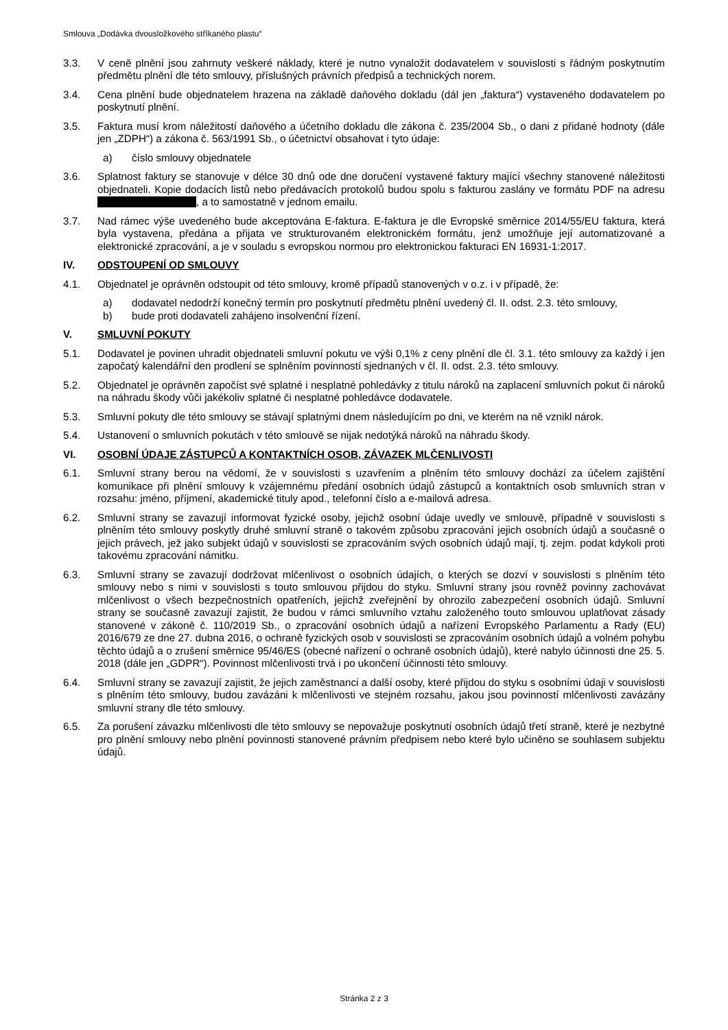Smlouva „Dodávka dvousložkového stříkaného plastu“
3.3. V ceně plnění jsou zahrnuty veškeré náklady, které je nutno vynaložit dodavatelem v souvislosti s řádným poskytnutím předmětu plnění dle této smlouvy, příslušných právních předpisů a technických norem.
3.4. Cena plnění bude objednatelem hrazena na základě daňového dokladu (dál jen „faktura“) vystaveného dodavatelem po poskytnutí plnění.
3.5. Faktura musí krom náležitostí daňového a účetního dokladu dle zákona č. 235/2004 Sb., o dani z přidané hodnoty (dále jen „ZDPH“) a zákona č. 563/1991 Sb., o účetnictví obsahovat i tyto údaje:
a) číslo smlouvy objednatele
3.6. Splatnost faktury se stanovuje v délce 30 dnů ode dne doručení vystavené faktury mající všechny stanovené náležitosti objednateli. Kopie dodacích listů nebo předávacích protokolů budou spolu s fakturou zaslány ve formátu PDF na adresu , a to samostatně v jednom emailu.
3.7. Nad rámec výše uvedeného bude akceptována E-faktura. E-faktura je dle Evropské směrnice 2014/55/EU faktura, která byla vystavena, předána a přijata ve strukturovaném elektronickém formátu, jenž umožňuje její automatizované a elektronické zpracování, a je v souladu s evropskou normou pro elektronickou fakturaci EN 16931-1:2017.
IV. ODSTOUPENÍ OD SMLOUVY
4.1. Objednatel je oprávněn odstoupit od této smlouvy, kromě případů stanovených v o.z. i v případě, že:
a) dodavatel nedodrží konečný termín pro poskytnutí předmětu plnění uvedený čl. II. odst. 2.3. této smlouvy,
b) bude proti dodavateli zahájeno insolvenční řízení.
V. SMLUVNÍ POKUTY
5.1. Dodavatel je povinen uhradit objednateli smluvní pokutu ve výši 0,1% z ceny plnění dle čl. 3.1. této smlouvy za každý i jen započatý kalendářní den prodlení se splněním povinností sjednaných v čl. II. odst. 2.3. této smlouvy.
5.2. Objednatel je oprávněn započíst své splatné i nesplatné pohledávky z titulu nároků na zaplacení smluvních pokut či nároků na náhradu škody vůči jakékoliv splatné či nesplatné pohledávce dodavatele.
5.3. Smluvní pokuty dle této smlouvy se stávají splatnými dnem následujícím po dni, ve kterém na ně vznikl nárok.
5.4. Ustanovení o smluvních pokutách v této smlouvě se nijak nedotýká nároků na náhradu škody.
VI. OSOBNÍ ÚDAJE ZÁSTUPCŮ A KONTAKTNÍCH OSOB, ZÁVAZEK MLČENLIVOSTI
6.1. Smluvní strany berou na vědomí, že v souvislosti s uzavřením a plněním této smlouvy dochází za účelem zajištění komunikace při plnění smlouvy k vzájemnému předání osobních údajů zástupců a kontaktních osob smluvních stran v rozsahu: jméno, příjmení, akademické tituly apod., telefonní číslo a e-mailová adresa.
6.2. Smluvní strany se zavazují informovat fyzické osoby, jejichž osobní údaje uvedly ve smlouvě, případně v souvislosti s plněním této smlouvy poskytly druhé smluvní straně o takovém způsobu zpracování jejich osobních údajů a současně o jejich právech, jež jako subjekt údajů v souvislosti se zpracováním svých osobních údajů mají, tj. zejm. podat kdykoli proti takovému zpracování námitku.
6.3. Smluvní strany se zavazují dodržovat mlčenlivost o osobních údajích, o kterých se dozví v souvislosti s plněním této smlouvy nebo s nimi v souvislosti s touto smlouvou přijdou do styku. Smluvní strany jsou rovněž povinny zachovávat mlčenlivost o všech bezpečnostních opatřeních, jejichž zveřejnění by ohrozilo zabezpečení osobních údajů. Smluvní strany se současně zavazují zajistit, že budou v rámci smluvního vztahu založeného touto smlouvou uplatňovat zásady stanovené v zákoně č. 110/2019 Sb., o zpracování osobních údajů a nařízení Evropského Parlamentu a Rady (EU) 2016/679 ze dne 27. dubna 2016, o ochraně fyzických osob v souvislosti se zpracováním osobních údajů a volném pohybu těchto údajů a o zrušení směrnice 95/46/ES (obecné nařízení o ochraně osobních údajů), které nabylo účinnosti dne 25. 5. 2018 (dále jen „GDPR“). Povinnost mlčenlivosti trvá i po ukončení účinnosti této smlouvy.
6.4. Smluvní strany se zavazují zajistit, že jejich zaměstnanci a další osoby, které přijdou do styku s osobními údaji v souvislosti s plněním této smlouvy, budou zavázáni k mlčenlivosti ve stejném rozsahu, jakou jsou povinností mlčenlivosti zavázány smluvní strany dle této smlouvy.
6.5. Za porušení závazku mlčenlivosti dle této smlouvy se nepovažuje poskytnutí osobních údajů třetí straně, které je nezbytné pro plnění smlouvy nebo plnění povinnosti stanovené právním předpisem nebo které bylo učiněno se souhlasem subjektu údajů.
Stránka 2 z 3